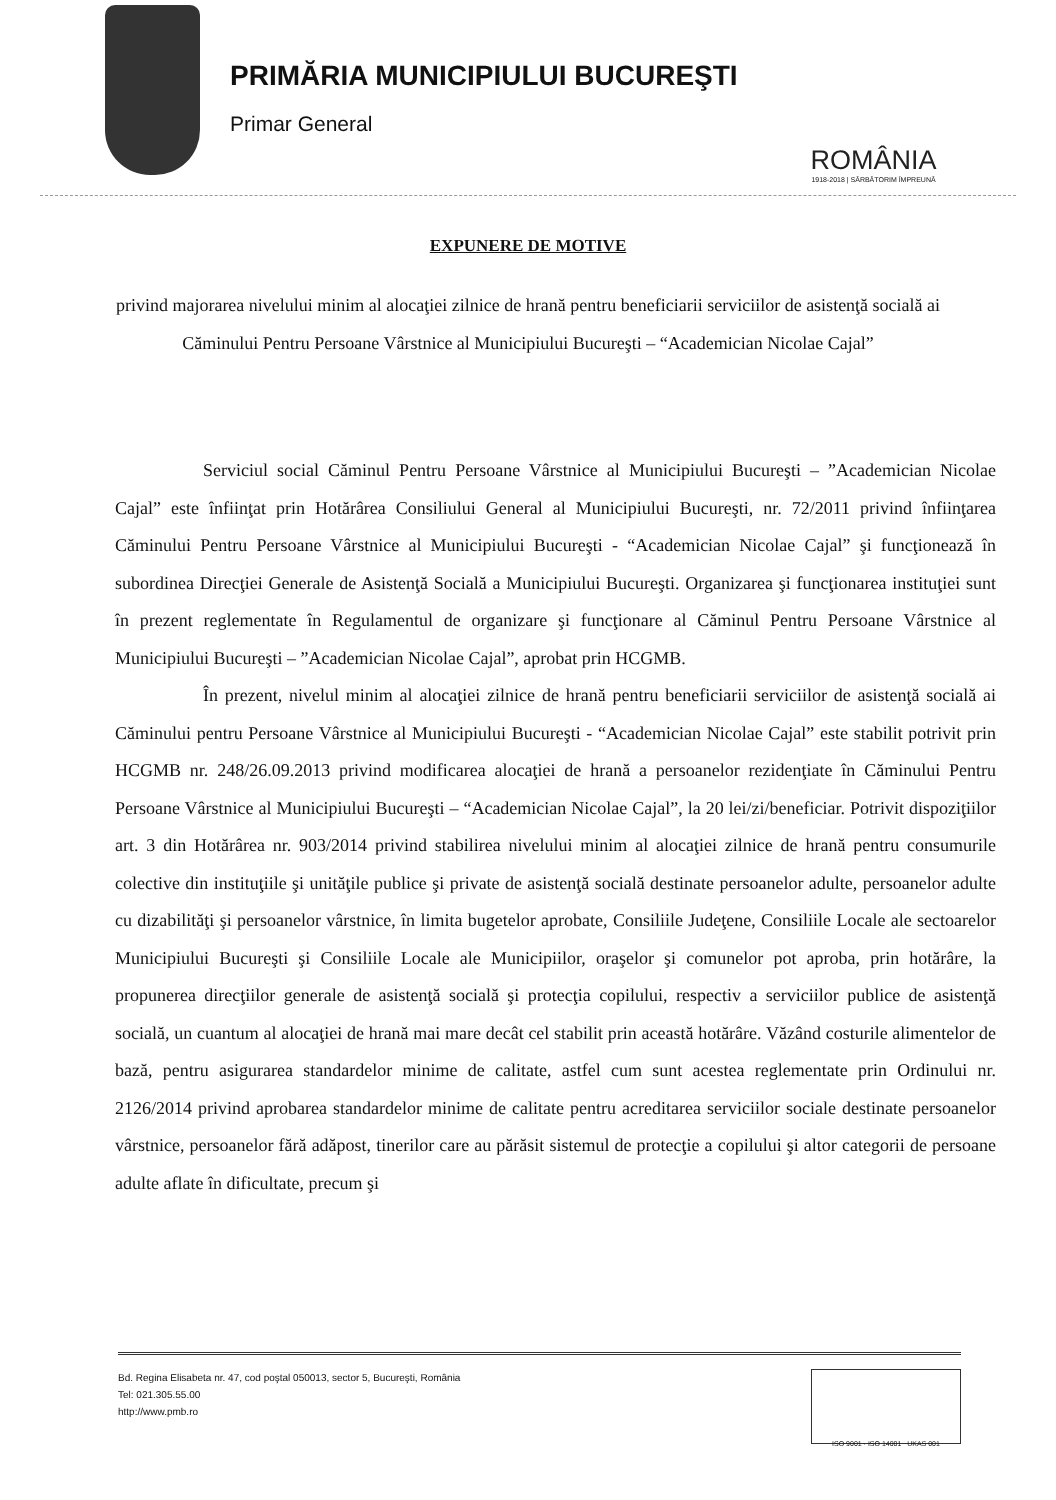PRIMĂRIA MUNICIPIULUI BUCUREŞTI
Primar General
ROMÂNIA
1918-2018 | SĂRBĂTORIM ÎMPREUNĂ
EXPUNERE DE MOTIVE
privind majorarea nivelului minim al alocaţiei zilnice de hrană pentru beneficiarii serviciilor de asistenţă socială ai Căminului Pentru Persoane Vârstnice al Municipiului Bucureşti – “Academician Nicolae Cajal”
Serviciul social Căminul Pentru Persoane Vârstnice al Municipiului Bucureşti – ”Academician Nicolae Cajal” este înfiinţat prin Hotărârea Consiliului General al Municipiului Bucureşti, nr. 72/2011 privind înfiinţarea Căminului Pentru Persoane Vârstnice al Municipiului Bucureşti - “Academician Nicolae Cajal” şi funcţionează în subordinea Direcţiei Generale de Asistenţă Socială a Municipiului Bucureşti. Organizarea şi funcţionarea instituţiei sunt în prezent reglementate în Regulamentul de organizare şi funcţionare al Căminul Pentru Persoane Vârstnice al Municipiului Bucureşti – ”Academician Nicolae Cajal”, aprobat prin HCGMB.
În prezent, nivelul minim al alocaţiei zilnice de hrană pentru beneficiarii serviciilor de asistenţă socială ai Căminului pentru Persoane Vârstnice al Municipiului Bucureşti - “Academician Nicolae Cajal” este stabilit potrivit prin HCGMB nr. 248/26.09.2013 privind modificarea alocaţiei de hrană a persoanelor rezidenţiate în Căminului Pentru Persoane Vârstnice al Municipiului Bucureşti – “Academician Nicolae Cajal”, la 20 lei/zi/beneficiar. Potrivit dispoziţiilor art. 3 din Hotărârea nr. 903/2014 privind stabilirea nivelului minim al alocaţiei zilnice de hrană pentru consumurile colective din instituţiile şi unităţile publice şi private de asistenţă socială destinate persoanelor adulte, persoanelor adulte cu dizabilităţi şi persoanelor vârstnice, în limita bugetelor aprobate, Consiliile Judeţene, Consiliile Locale ale sectoarelor Municipiului Bucureşti şi Consiliile Locale ale Municipiilor, oraşelor şi comunelor pot aproba, prin hotărâre, la propunerea direcţiilor generale de asistenţă socială şi protecţia copilului, respectiv a serviciilor publice de asistenţă socială, un cuantum al alocaţiei de hrană mai mare decât cel stabilit prin această hotărâre. Văzând costurile alimentelor de bază, pentru asigurarea standardelor minime de calitate, astfel cum sunt acestea reglementate prin Ordinului nr. 2126/2014 privind aprobarea standardelor minime de calitate pentru acreditarea serviciilor sociale destinate persoanelor vârstnice, persoanelor fără adăpost, tinerilor care au părăsit sistemul de protecţie a copilului şi altor categorii de persoane adulte aflate în dificultate, precum şi
Bd. Regina Elisabeta nr. 47, cod poştal 050013, sector 5, Bucureşti, România
Tel: 021.305.55.00
http://www.pmb.ro
ISO 9001 · ISO 14001 UKAS 001